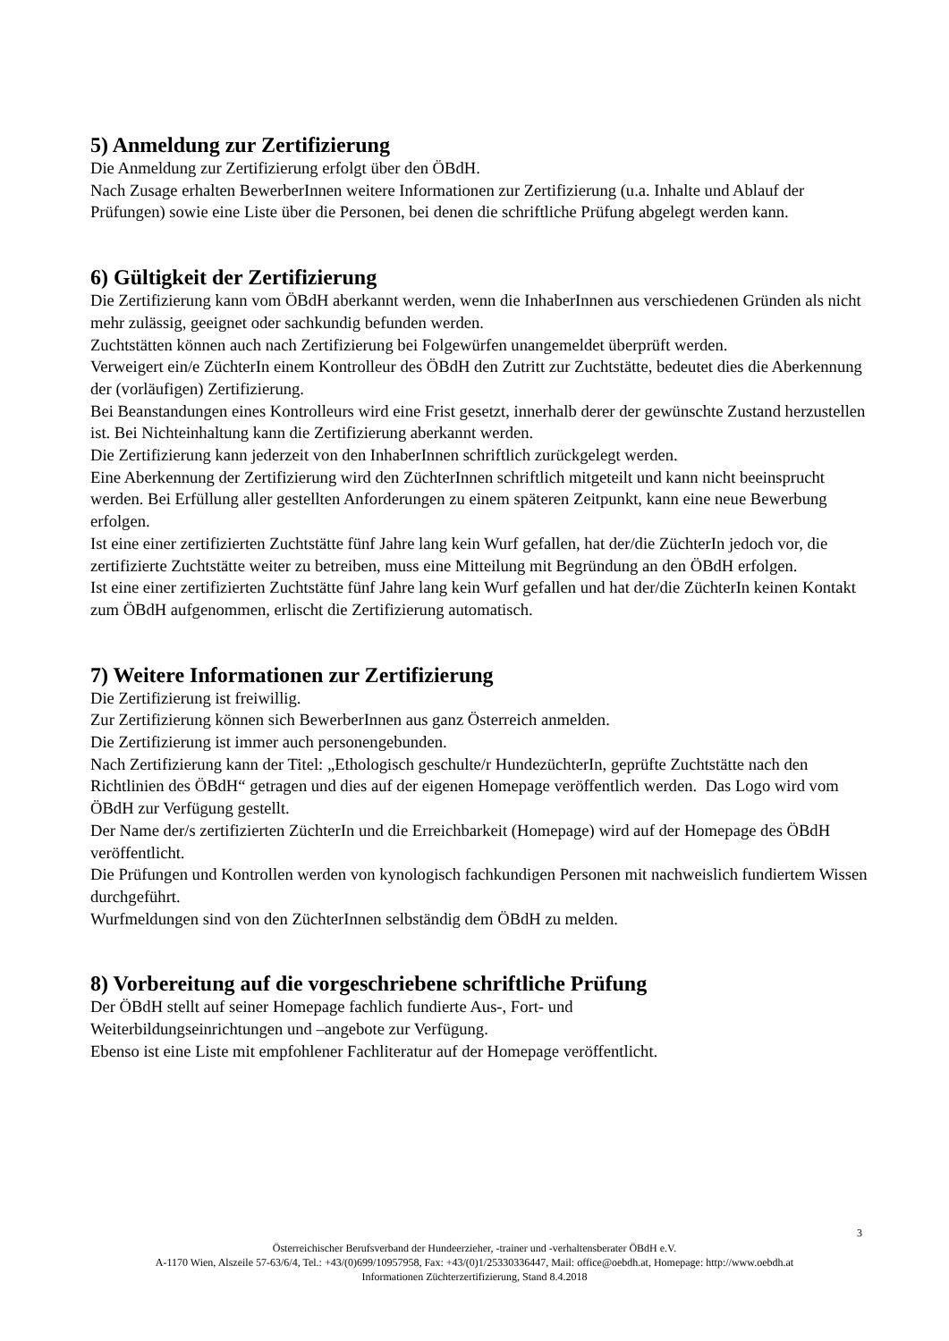5) Anmeldung zur Zertifizierung
Die Anmeldung zur Zertifizierung erfolgt über den ÖBdH.
Nach Zusage erhalten BewerberInnen weitere Informationen zur Zertifizierung (u.a. Inhalte und Ablauf der Prüfungen) sowie eine Liste über die Personen, bei denen die schriftliche Prüfung abgelegt werden kann.
6) Gültigkeit der Zertifizierung
Die Zertifizierung kann vom ÖBdH aberkannt werden, wenn die InhaberInnen aus verschiedenen Gründen als nicht mehr zulässig, geeignet oder sachkundig befunden werden.
Zuchtstätten können auch nach Zertifizierung bei Folgewürfen unangemeldet überprüft werden.
Verweigert ein/e ZüchterIn einem Kontrolleur des ÖBdH den Zutritt zur Zuchtstätte, bedeutet dies die Aberkennung der (vorläufigen) Zertifizierung.
Bei Beanstandungen eines Kontrolleurs wird eine Frist gesetzt, innerhalb derer der gewünschte Zustand herzustellen ist. Bei Nichteinhaltung kann die Zertifizierung aberkannt werden.
Die Zertifizierung kann jederzeit von den InhaberInnen schriftlich zurückgelegt werden.
Eine Aberkennung der Zertifizierung wird den ZüchterInnen schriftlich mitgeteilt und kann nicht beeinsprucht werden. Bei Erfüllung aller gestellten Anforderungen zu einem späteren Zeitpunkt, kann eine neue Bewerbung erfolgen.
Ist eine einer zertifizierten Zuchtstätte fünf Jahre lang kein Wurf gefallen, hat der/die ZüchterIn jedoch vor, die zertifizierte Zuchtstätte weiter zu betreiben, muss eine Mitteilung mit Begründung an den ÖBdH erfolgen.
Ist eine einer zertifizierten Zuchtstätte fünf Jahre lang kein Wurf gefallen und hat der/die ZüchterIn keinen Kontakt zum ÖBdH aufgenommen, erlischt die Zertifizierung automatisch.
7) Weitere Informationen zur Zertifizierung
Die Zertifizierung ist freiwillig.
Zur Zertifizierung können sich BewerberInnen aus ganz Österreich anmelden.
Die Zertifizierung ist immer auch personengebunden.
Nach Zertifizierung kann der Titel: „Ethologisch geschulte/r HundezüchterIn, geprüfte Zuchtstätte nach den Richtlinien des ÖBdH“ getragen und dies auf der eigenen Homepage veröffentlich werden. Das Logo wird vom ÖBdH zur Verfügung gestellt.
Der Name der/s zertifizierten ZüchterIn und die Erreichbarkeit (Homepage) wird auf der Homepage des ÖBdH veröffentlicht.
Die Prüfungen und Kontrollen werden von kynologisch fachkundigen Personen mit nachweislich fundiertem Wissen durchgeführt.
Wurfmeldungen sind von den ZüchterInnen selbständig dem ÖBdH zu melden.
8) Vorbereitung auf die vorgeschriebene schriftliche Prüfung
Der ÖBdH stellt auf seiner Homepage fachlich fundierte Aus-, Fort- und
Weiterbildungseinrichtungen und –angebote zur Verfügung.
Ebenso ist eine Liste mit empfohlener Fachliteratur auf der Homepage veröffentlicht.
3
Österreichischer Berufsverband der Hundeerzieher, -trainer und -verhaltensberater ÖBdH e.V.
A-1170 Wien, Alszeile 57-63/6/4, Tel.: +43/(0)699/10957958, Fax: +43/(0)1/25330336447, Mail: office@oebdh.at, Homepage: http://www.oebdh.at
Informationen Züchterzertifizierung, Stand 8.4.2018